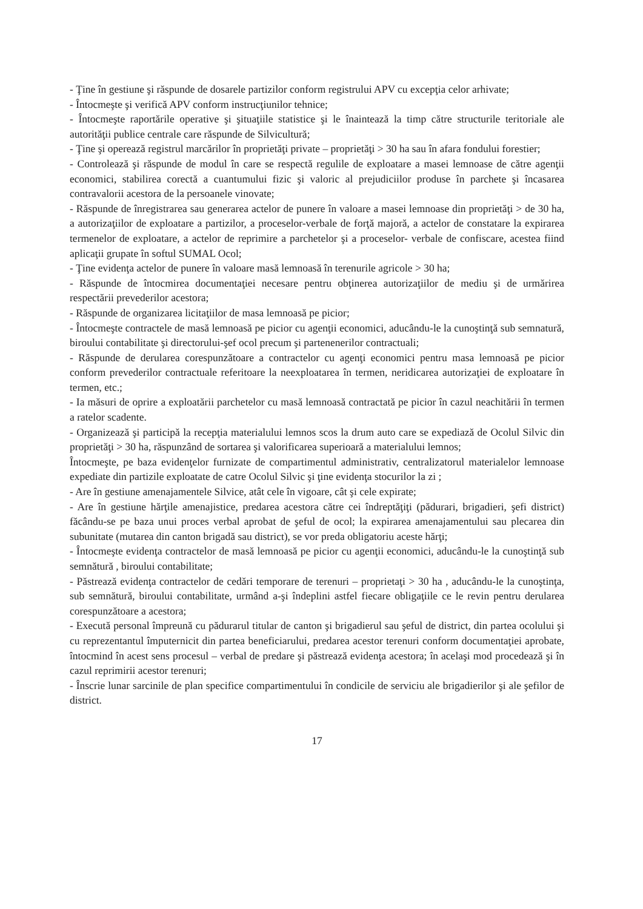- Ţine în gestiune şi răspunde de dosarele partizilor conform registrului APV cu excepţia celor arhivate;
- Întocmeşte şi verifică APV conform instrucţiunilor tehnice;
- Întocmeşte raportările operative şi şituaţiile statistice şi le înaintează la timp către structurile teritoriale ale autorităţii publice centrale care răspunde de Silvicultură;
- Ţine şi operează registrul marcărilor în proprietăţi private – proprietăţi > 30 ha sau în afara fondului forestier;
- Controlează şi răspunde de modul în care se respectă regulile de exploatare a masei lemnoase de către agenţii economici, stabilirea corectă a cuantumului fizic şi valoric al prejudiciilor produse în parchete şi încasarea contravalorii acestora de la persoanele vinovate;
- Răspunde de înregistrarea sau generarea actelor de punere în valoare a masei lemnoase din proprietăţi > de 30 ha, a autorizaţiilor de exploatare a partizilor, a proceselor-verbale de forţă majoră, a actelor de constatare la expirarea termenelor de exploatare, a actelor de reprimire a parchetelor şi a proceselor- verbale de confiscare, acestea fiind aplicaţii grupate în softul SUMAL Ocol;
- Ţine evidenţa actelor de punere în valoare masă lemnoasă în terenurile agricole > 30 ha;
- Răspunde de întocmirea documentaţiei necesare pentru obţinerea autorizaţiilor de mediu şi de urmărirea respectării prevederilor acestora;
- Răspunde de organizarea licitaţiilor de masa lemnoasă pe picior;
- Întocmeşte contractele de masă lemnoasă pe picior cu agenţii economici, aducându-le la cunoştinţă sub semnatură, biroului contabilitate şi directorului-şef ocol precum şi partenenerilor contractuali;
- Răspunde de derularea corespunzătoare a contractelor cu agenţi economici pentru masa lemnoasă pe picior conform prevederilor contractuale referitoare la neexploatarea în termen, neridicarea autorizaţiei de exploatare în termen, etc.;
- Ia măsuri de oprire a exploatării parchetelor cu masă lemnoasă contractată pe picior în cazul neachitării în termen a ratelor scadente.
- Organizează şi participă la recepţia materialului lemnos scos la drum auto care se expediază de Ocolul Silvic din proprietăţi > 30 ha, răspunzând de sortarea şi valorificarea superioară a materialului lemnos;
Întocmeşte, pe baza evidenţelor furnizate de compartimentul administrativ, centralizatorul materialelor lemnoase expediate din partizile exploatate de catre Ocolul Silvic şi ţine evidenţa stocurilor la zi ;
- Are în gestiune amenajamentele Silvice, atât cele în vigoare, cât şi cele expirate;
- Are în gestiune hărţile amenajistice, predarea acestora către cei îndreptăţiţi (pădurari, brigadieri, şefi district) făcându-se pe baza unui proces verbal aprobat de şeful de ocol; la expirarea amenajamentului sau plecarea din subunitate (mutarea din canton brigadă sau district), se vor preda obligatoriu aceste hărţi;
- Întocmeşte evidenţa contractelor de masă lemnoasă pe picior cu agenţii economici, aducându-le la cunoştinţă sub semnătură , biroului contabilitate;
- Păstrează evidenţa contractelor de cedări temporare de terenuri – proprietaţi > 30 ha , aducându-le la cunoştinţa, sub semnătură, biroului contabilitate, urmând a-şi îndeplini astfel fiecare obligaţiile ce le revin pentru derularea corespunzătoare a acestora;
- Execută personal împreună cu pădurarul titular de canton şi brigadierul sau şeful de district, din partea ocolului şi cu reprezentantul împuternicit din partea beneficiarului, predarea acestor terenuri conform documentaţiei aprobate, întocmind în acest sens procesul – verbal de predare şi păstrează evidenţa acestora; în acelaşi mod procedează şi în cazul reprimirii acestor terenuri;
- Înscrie lunar sarcinile de plan specifice compartimentului în condicile de serviciu ale brigadierilor şi ale şefilor de district.
17